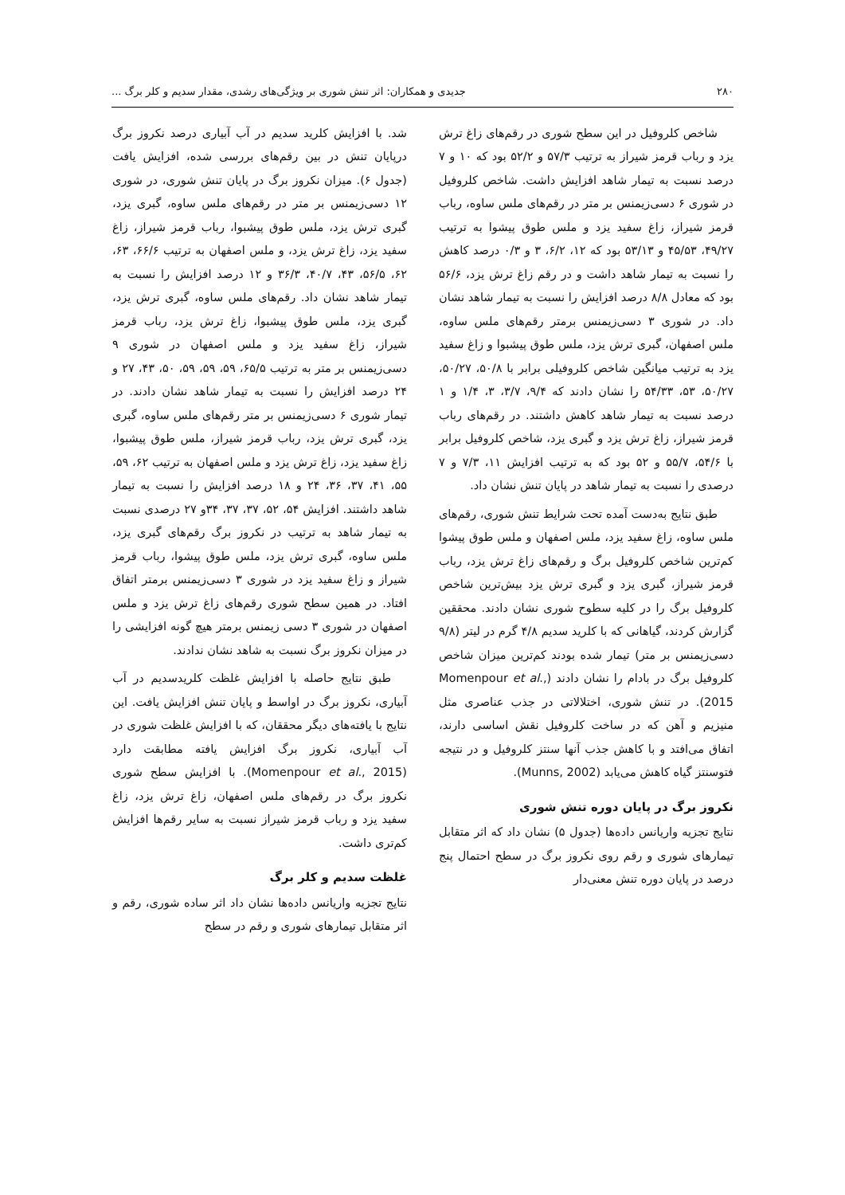۲۸۰ جدیدی و همکاران: اثر تنش شوری بر ویژگی‌های رشدی، مقدار سدیم و کلر برگ ...
شاخص کلروفیل در این سطح شوری در رقم‌های زاغ ترش یزد و رباب قرمز شیراز به ترتیب ۵۷/۳ و ۵۲/۲ بود که ۱۰ و ۷ درصد نسبت به تیمار شاهد افزایش داشت. شاخص کلروفیل در شوری ۶ دسی‌زیمنس بر متر در رقم‌های ملس ساوه، رباب قرمز شیراز، زاغ سفید یزد و ملس طوق پیشوا به ترتیب ۴۹/۲۷، ۴۵/۵۳ و ۵۳/۱۳ بود که ۱۲، ۶/۲، ۳ و ۰/۳ درصد کاهش را نسبت به تیمار شاهد داشت و در رقم زاغ ترش یزد، ۵۶/۶ بود که معادل ۸/۸ درصد افزایش را نسبت به تیمار شاهد نشان داد. در شوری ۳ دسی‌زیمنس برمتر رقم‌های ملس ساوه، ملس اصفهان، گبری ترش یزد، ملس طوق پیشبوا و زاغ سفید یزد به ترتیب میانگین شاخص کلروفیلی برابر با ۵۰/۸، ۵۰/۲۷، ۵۰/۲۷، ۵۳، ۵۴/۳۳ را نشان دادند که ۹/۴، ۳/۷، ۳، ۱/۴ و ۱ درصد نسبت به تیمار شاهد کاهش داشتند. در رقم‌های رباب قرمز شیراز، زاغ ترش یزد و گبری یزد، شاخص کلروفیل برابر با ۵۴/۶، ۵۵/۷ و ۵۲ بود که به ترتیب افزایش ۱۱، ۷/۳ و ۷ درصدی را نسبت به تیمار شاهد در پایان تنش نشان داد.
طبق نتایج به‌دست آمده تحت شرایط تنش شوری، رقم‌های ملس ساوه، زاغ سفید یزد، ملس اصفهان و ملس طوق پیشوا کم‌ترین شاخص کلروفیل برگ و رقم‌های زاغ ترش یزد، رباب قرمز شیراز، گبری یزد و گبری ترش یزد بیش‌ترین شاخص کلروفیل برگ را در کلیه سطوح شوری نشان دادند. محققین گزارش کردند، گیاهانی که با کلرید سدیم ۴/۸ گرم در لیتر (۹/۸ دسی‌زیمنس بر متر) تیمار شده بودند کم‌ترین میزان شاخص کلروفیل برگ در بادام را نشان دادند (Momenpour et al., 2015). در تنش شوری، اختلالاتی در جذب عناصری مثل منیزیم و آهن که در ساخت کلروفیل نقش اساسی دارند، اتفاق می‌افتد و با کاهش جذب آنها سنتز کلروفیل و در نتیجه فتوسنتز گیاه کاهش می‌یابد (Munns, 2002).
نکروز برگ در پایان دوره تنش شوری
نتایج تجزیه واریانس داده‌ها (جدول ۵) نشان داد که اثر متقابل تیمارهای شوری و رقم روی نکروز برگ در سطح احتمال پنج درصد در پایان دوره تنش معنی‌دار
شد. با افزایش کلرید سدیم در آب آبیاری درصد نکروز برگ درپایان تنش در بین رقم‌های بررسی شده، افزایش یافت (جدول ۶). میزان نکروز برگ در پایان تنش شوری، در شوری ۱۲ دسی‌زیمنس بر متر در رقم‌های ملس ساوه، گبری یزد، گبری ترش یزد، ملس طوق پیشبوا، رباب قرمز شیراز، زاغ سفید یزد، زاغ ترش یزد، و ملس اصفهان به ترتیب ۶۶/۶، ۶۳، ۶۲، ۵۶/۵، ۴۳، ۴۰/۷، ۳۶/۳ و ۱۲ درصد افزایش را نسبت به تیمار شاهد نشان داد. رقم‌های ملس ساوه، گبری ترش یزد، گبری یزد، ملس طوق پیشبوا، زاغ ترش یزد، رباب قرمز شیراز، زاغ سفید یزد و ملس اصفهان در شوری ۹ دسی‌زیمنس بر متر به ترتیب ۶۵/۵، ۵۹، ۵۹، ۵۹، ۵۰، ۴۳، ۲۷ و ۲۴ درصد افزایش را نسبت به تیمار شاهد نشان دادند. در تیمار شوری ۶ دسی‌زیمنس بر متر رقم‌های ملس ساوه، گبری یزد، گبری ترش یزد، رباب قرمز شیراز، ملس طوق پیشبوا، زاغ سفید یزد، زاغ ترش یزد و ملس اصفهان به ترتیب ۶۲، ۵۹، ۵۵، ۴۱، ۳۷، ۳۶، ۲۴ و ۱۸ درصد افزایش را نسبت به تیمار شاهد داشتند. افزایش ۵۴، ۵۲، ۳۷، ۳۷، ۳۴و ۲۷ درصدی نسبت به تیمار شاهد به ترتیب در نکروز برگ رقم‌های گبری یزد، ملس ساوه، گبری ترش یزد، ملس طوق پیشوا، رباب قرمز شیراز و زاغ سفید یزد در شوری ۳ دسی‌زیمنس برمتر اتفاق افتاد. در همین سطح شوری رقم‌های زاغ ترش یزد و ملس اصفهان در شوری ۳ دسی زیمنس برمتر هیچ گونه افزایشی را در میزان نکروز برگ نسبت به شاهد نشان ندادند.
طبق نتایج حاصله با افزایش غلظت کلریدسدیم در آب آبیاری، نکروز برگ در اواسط و پایان تنش افزایش یافت. این نتایج با یافته‌های دیگر محققان، که با افزایش غلظت شوری در آب آبیاری، نکروز برگ افزایش یافته مطابقت دارد (Momenpour et al., 2015). با افزایش سطح شوری نکروز برگ در رقم‌های ملس اصفهان، زاغ ترش یزد، زاغ سفید یزد و رباب قرمز شیراز نسبت به سایر رقم‌ها افزایش کم‌تری داشت.
غلظت سدیم و کلر برگ
نتایج تجزیه واریانس داده‌ها نشان داد اثر ساده شوری، رقم و اثر متقابل تیمارهای شوری و رقم در سطح